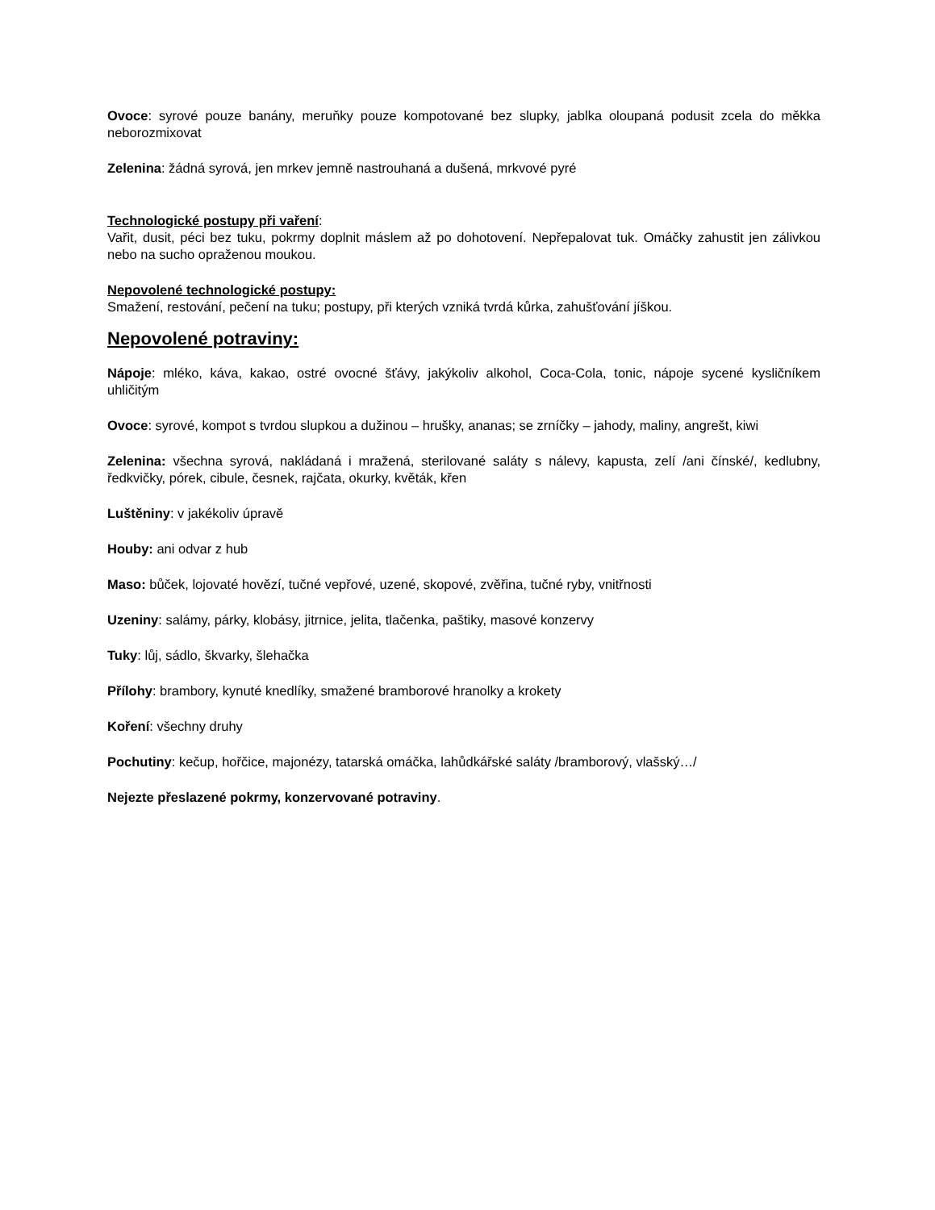Ovoce: syrové pouze banány, meruňky pouze kompotované bez slupky, jablka oloupaná podusit zcela do měkka neborozmixovat
Zelenina: žádná syrová, jen mrkev jemně nastrouhaná a dušená, mrkvové pyré
Technologické postupy při vaření:
Vařit, dusit, péci bez tuku, pokrmy doplnit máslem až po dohotovení. Nepřepalovat tuk. Omáčky zahustit jen zálivkou nebo na sucho opraženou moukou.
Nepovolené technologické postupy:
Smažení, restování, pečení na tuku; postupy, při kterých vzniká tvrdá kůrka, zahušťování jíškou.
Nepovolené potraviny:
Nápoje: mléko, káva, kakao, ostré ovocné šťávy, jakýkoliv alkohol, Coca-Cola, tonic, nápoje sycené kysličníkem uhličitým
Ovoce: syrové, kompot s tvrdou slupkou a dužinou – hrušky, ananas; se zrníčky – jahody, maliny, angrešt, kiwi
Zelenina: všechna syrová, nakládaná i mražená, sterilované saláty s nálevy, kapusta, zelí /ani čínské/, kedlubny, ředkvičky, pórek, cibule, česnek, rajčata, okurky, květák, křen
Luštěniny: v jakékoliv úpravě
Houby: ani odvar z hub
Maso: bůček, lojovaté hovězí, tučné vepřové, uzené, skopové, zvěřina, tučné ryby, vnitřnosti
Uzeniny: salámy, párky, klobásy, jitrnice, jelita, tlačenka, paštiky, masové konzervy
Tuky: lůj, sádlo, škvarky, šlehačka
Přílohy: brambory, kynuté knedlíky, smažené bramborové hranolky a krokety
Koření: všechny druhy
Pochutiny: kečup, hořčice, majonézy, tatarská omáčka, lahůdkářské saláty /bramborový, vlašský…/
Nejezte přeslazené pokrmy, konzervované potraviny.